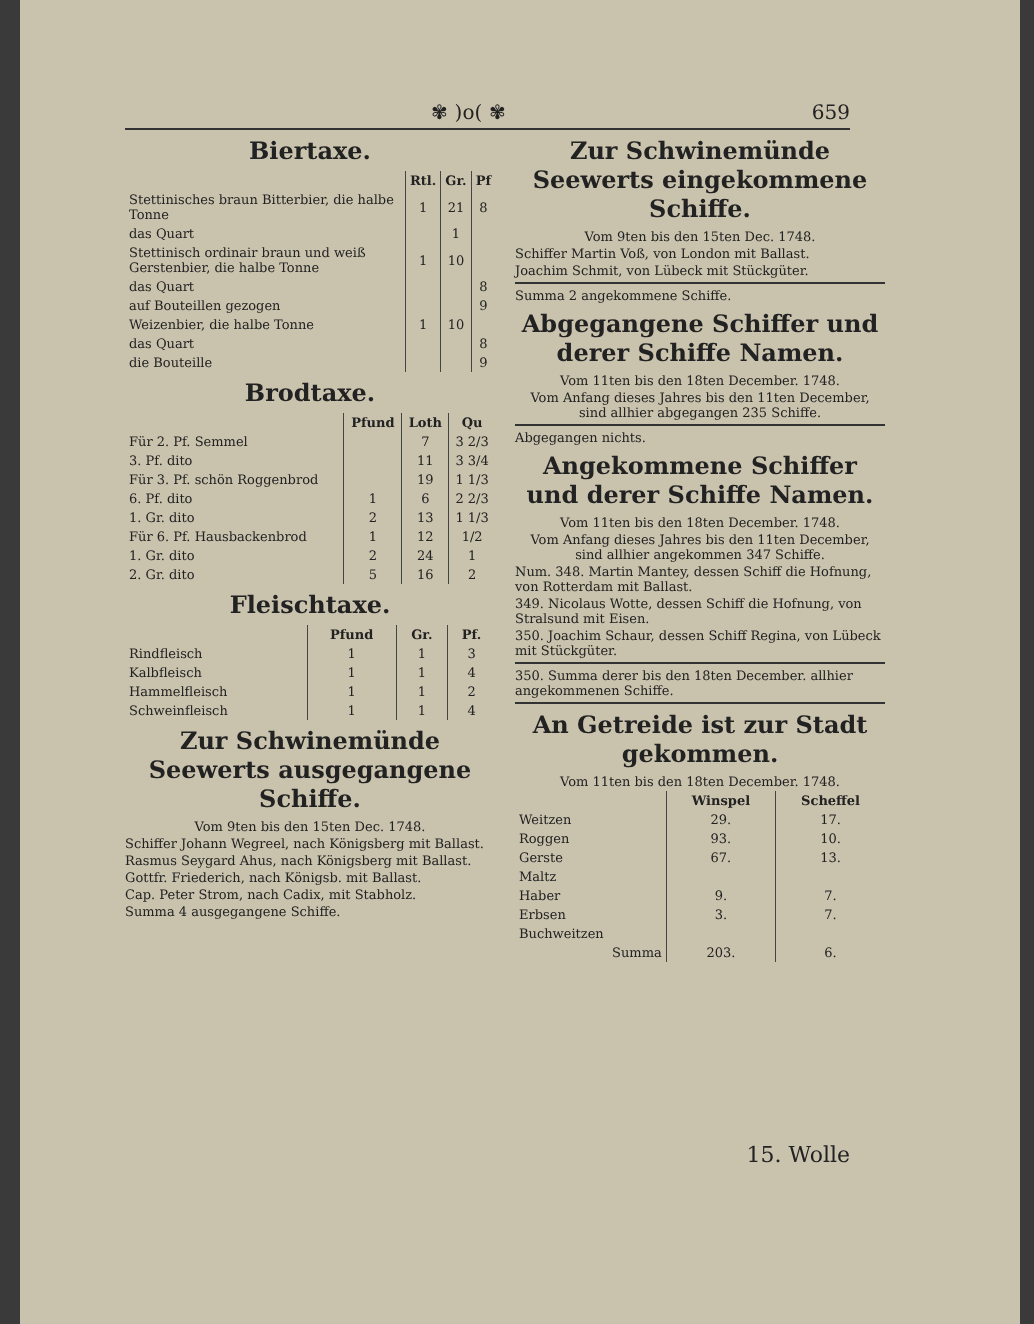✾ )o( ✾ 659
Biertaxe.
| | Rtl. | Gr. | Pf |
| --- | --- | --- | --- |
| Stettinisches braun Bitterbier, die halbe Tonne | 1 | 21 | 8 |
| das Quart | | 1 | |
| Stettinisch ordinair braun und weiß Gerstenbier, die halbe Tonne | 1 | 10 | |
| das Quart | | | 8 |
| auf Bouteillen gezogen | | | 9 |
| Weizenbier, die halbe Tonne | 1 | 10 | |
| das Quart | | | 8 |
| die Bouteille | | | 9 |
Brodtaxe.
| | Pfund | Loth | Qu |
| --- | --- | --- | --- |
| Für 2. Pf. Semmel | | 7 | 3 2/3 |
| 3. Pf. dito | | 11 | 3 3/4 |
| Für 3. Pf. schön Roggenbrod | | 19 | 1 1/3 |
| 6. Pf. dito | 1 | 6 | 2 2/3 |
| 1. Gr. dito | 2 | 13 | 1 1/3 |
| Für 6. Pf. Hausbackenbrod | 1 | 12 | 1/2 |
| 1. Gr. dito | 2 | 24 | 1 |
| 2. Gr. dito | 5 | 16 | 2 |
Fleischtaxe.
| | Pfund | Gr. | Pf. |
| --- | --- | --- | --- |
| Rindfleisch | 1 | 1 | 3 |
| Kalbfleisch | 1 | 1 | 4 |
| Hammelfleisch | 1 | 1 | 2 |
| Schweinfleisch | 1 | 1 | 4 |
Zur Schwinemünde Seewerts ausgegangene Schiffe.
Vom 9ten bis den 15ten Dec. 1748.
Schiffer Johann Wegreel, nach Königsberg mit Ballast.
Rasmus Seygard Ahus, nach Königsberg mit Ballast.
Gottfr. Friederich, nach Königsb. mit Ballast.
Cap. Peter Strom, nach Cadix, mit Stabholz.
Summa 4 ausgegangene Schiffe.
Zur Schwinemünde Seewerts eingekommene Schiffe.
Vom 9ten bis den 15ten Dec. 1748.
Schiffer Martin Voß, von London mit Ballast.
Joachim Schmit, von Lübeck mit Stückgüter.
Summa 2 angekommene Schiffe.
Abgegangene Schiffer und derer Schiffe Namen.
Vom 11ten bis den 18ten December. 1748.
Vom Anfang dieses Jahres bis den 11ten December, sind allhier abgegangen 235 Schiffe.
Abgegangen nichts.
Angekommene Schiffer und derer Schiffe Namen.
Vom 11ten bis den 18ten December. 1748.
Vom Anfang dieses Jahres bis den 11ten December, sind allhier angekommen 347 Schiffe.
Num. 348. Martin Mantey, dessen Schiff die Hofnung, von Rotterdam mit Ballast.
349. Nicolaus Wotte, dessen Schiff die Hofnung, von Stralsund mit Eisen.
350. Joachim Schaur, dessen Schiff Regina, von Lübeck mit Stückgüter.
350. Summa derer bis den 18ten December. allhier angekommenen Schiffe.
An Getreide ist zur Stadt gekommen.
Vom 11ten bis den 18ten December. 1748.
| | Winspel | Scheffel |
| --- | --- | --- |
| Weitzen | 29. | 17. |
| Roggen | 93. | 10. |
| Gerste | 67. | 13. |
| Maltz | | |
| Haber | 9. | 7. |
| Erbsen | 3. | 7. |
| Buchweitzen | | |
| Summa | 203. | 6. |
15. Wolle